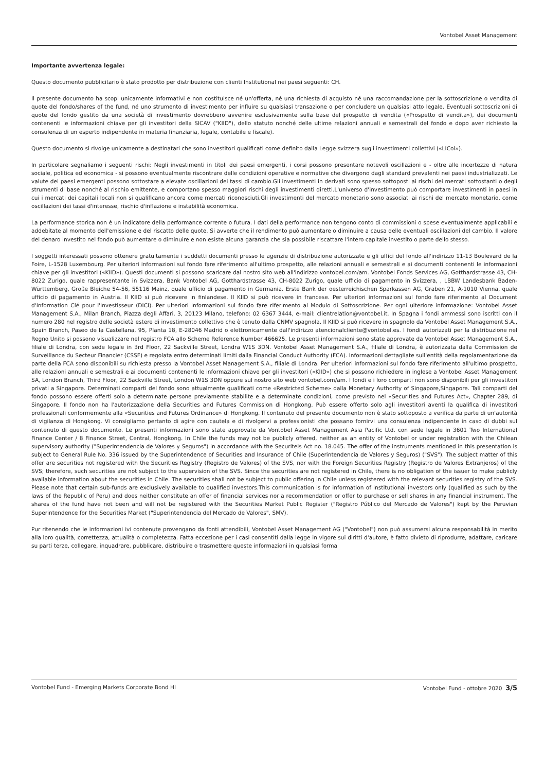Vontobel Asset Management
Importante avvertenza legale:
Questo documento pubblicitario è stato prodotto per distribuzione con clienti Institutional nei paesi seguenti: CH.
Il presente documento ha scopi unicamente informativi e non costituisce né un'offerta, né una richiesta di acquisto né una raccomandazione per la sottoscrizione o vendita di quote del fondo/shares of the fund, né uno strumento di investimento per influire su qualsiasi transazione o per concludere un qualsiasi atto legale. Eventuali sottoscrizioni di quote del fondo gestito da una società di investimento dovrebbero avvenire esclusivamente sulla base del prospetto di vendita («Prospetto di vendita»), dei documenti contenenti le informazioni chiave per gli investitori della SICAV ("KIID"), dello statuto nonché delle ultime relazioni annuali e semestrali del fondo e dopo aver richiesto la consulenza di un esperto indipendente in materia finanziaria, legale, contabile e fiscale).
Questo documento si rivolge unicamente a destinatari che sono investitori qualificati come definito dalla Legge svizzera sugli investimenti collettivi («LICol»).
In particolare segnaliamo i seguenti rischi: Negli investimenti in titoli dei paesi emergenti, i corsi possono presentare notevoli oscillazioni e - oltre alle incertezze di natura sociale, politica ed economica - si possono eventualmente riscontrare delle condizioni operative e normative che divergono dagli standard prevalenti nei paesi industrializzati. Le valute dei paesi emergenti possono sottostare a elevate oscillazioni dei tassi di cambio.Gli investimenti in derivati sono spesso sottoposti ai rischi dei mercati sottostanti o degli strumenti di base nonché al rischio emittente, e comportano spesso maggiori rischi degli investimenti diretti.L'universo d'investimento può comportare investimenti in paesi in cui i mercati dei capitali locali non si qualificano ancora come mercati riconosciuti.Gli investimenti del mercato monetario sono associati ai rischi del mercato monetario, come oscillazioni dei tassi d'interesse, rischio d'inflazione e instabilità economica.
La performance storica non è un indicatore della performance corrente o futura. I dati della performance non tengono conto di commissioni o spese eventualmente applicabili e addebitate al momento dell'emissione e del riscatto delle quote. Si avverte che il rendimento può aumentare o diminuire a causa delle eventuali oscillazioni del cambio. Il valore del denaro investito nel fondo può aumentare o diminuire e non esiste alcuna garanzia che sia possibile riscattare l'intero capitale investito o parte dello stesso.
I soggetti interessati possono ottenere gratuitamente i suddetti documenti presso le agenzie di distribuzione autorizzate e gli uffici del fondo all'indirizzo 11-13 Boulevard de la Foire, L-1528 Luxembourg. Per ulteriori informazioni sul fondo fare riferimento all'ultimo prospetto, alle relazioni annuali e semestrali e ai documenti contenenti le informazioni chiave per gli investitori («KIID»). Questi documenti si possono scaricare dal nostro sito web all'indirizzo vontobel.com/am. Vontobel Fonds Services AG, Gotthardstrasse 43, CH-8022 Zurigo, quale rappresentante in Svizzera, Bank Vontobel AG, Gotthardstrasse 43, CH-8022 Zurigo, quale ufficio di pagamento in Svizzera, , LBBW Landesbank Baden-Württemberg, Große Bleiche 54-56, 55116 Mainz, quale ufficio di pagamento in Germania. Erste Bank der oesterreichischen Sparkassen AG, Graben 21, A-1010 Vienna, quale ufficio di pagamento in Austria. Il KIID si può ricevere in finlandese. Il KIID si può ricevere in francese. Per ulteriori informazioni sul fondo fare riferimento al Document d'Information Clé pour l'Investisseur (DICI). Per ulteriori informazioni sul fondo fare riferimento al Modulo di Sottoscrizione. Per ogni ulteriore informazione: Vontobel Asset Management S.A., Milan Branch, Piazza degli Affari, 3, 20123 Milano, telefono: 02 6367 3444, e-mail: clientrelation@vontobel.it. In Spagna i fondi ammessi sono iscritti con il numero 280 nel registro delle società estere di investimento collettivo che è tenuto dalla CNMV spagnola. Il KIID si può ricevere in spagnolo da Vontobel Asset Management S.A., Spain Branch, Paseo de la Castellana, 95, Planta 18, E-28046 Madrid o elettronicamente dall'indirizzo atencionalcliente@vontobel.es. I fondi autorizzati per la distribuzione nel Regno Unito si possono visualizzare nel registro FCA allo Scheme Reference Number 466625. Le presenti informazioni sono state approvate da Vontobel Asset Management S.A., filiale di Londra, con sede legale in 3rd Floor, 22 Sackville Street, Londra W1S 3DN. Vontobel Asset Management S.A., filiale di Londra, è autorizzata dalla Commission de Surveillance du Secteur Financier (CSSF) e regolata entro determinati limiti dalla Financial Conduct Authority (FCA). Informazioni dettagliate sull'entità della regolamentazione da parte della FCA sono disponibili su richiesta presso la Vontobel Asset Management S.A., filiale di Londra. Per ulteriori informazioni sul fondo fare riferimento all'ultimo prospetto, alle relazioni annuali e semestrali e ai documenti contenenti le informazioni chiave per gli investitori («KIID») che si possono richiedere in inglese a Vontobel Asset Management SA, London Branch, Third Floor, 22 Sackville Street, London W1S 3DN oppure sul nostro sito web vontobel.com/am. I fondi e i loro comparti non sono disponibili per gli investitori privati a Singapore. Determinati comparti del fondo sono attualmente qualificati come «Restricted Scheme» dalla Monetary Authority of Singapore,Singapore. Tali comparti del fondo possono essere offerti solo a determinate persone previamente stabilite e a determinate condizioni, come previsto nel «Securities and Futures Act», Chapter 289, di Singapore. Il fondo non ha l'autorizzazione della Securities and Futures Commission di Hongkong. Può essere offerto solo agli investitori aventi la qualifica di investitori professionali conformemente alla «Securities and Futures Ordinance» di Hongkong. Il contenuto del presente documento non è stato sottoposto a verifica da parte di un'autorità di vigilanza di Hongkong. Vi consigliamo pertanto di agire con cautela e di rivolgervi a professionisti che possano fornirvi una consulenza indipendente in caso di dubbi sul contenuto di questo documento. Le presenti informazioni sono state approvate da Vontobel Asset Management Asia Pacific Ltd. con sede legale in 3601 Two International Finance Center / 8 Finance Street, Central, Hongkong. In Chile the funds may not be publicly offered, neither as an entity of Vontobel or under registration with the Chilean supervisory authority ("Superintendencia de Valores y Seguros") in accordance with the Securiteis Act no. 18.045. The offer of the instruments mentioned in this presentation is subject to General Rule No. 336 issued by the Superintendence of Securities and Insurance of Chile (Superintendencia de Valores y Seguros) ("SVS"). The subject matter of this offer are securities not registered with the Securities Registry (Registro de Valores) of the SVS, nor with the Foreign Securities Registry (Registro de Valores Extranjeros) of the SVS; therefore, such securities are not subject to the supervision of the SVS. Since the securities are not registered in Chile, there is no obligation of the issuer to make publicly available information about the securities in Chile. The securities shall not be subject to public offering in Chile unless registered with the relevant securities registry of the SVS. Please note that certain sub-funds are exclusively available to qualified investors.This communication is for information of institutional investors only (qualified as such by the laws of the Republic of Peru) and does neither constitute an offer of financial services nor a recommendation or offer to purchase or sell shares in any financial instrument. The shares of the fund have not been and will not be registered with the Securities Market Public Register ("Registro Público del Mercado de Valores") kept by the Peruvian Superintendence for the Securities Market ("Superintendencia del Mercado de Valores", SMV).
Pur ritenendo che le informazioni ivi contenute provengano da fonti attendibili, Vontobel Asset Management AG ("Vontobel") non può assumersi alcuna responsabilità in merito alla loro qualità, correttezza, attualità o completezza. Fatta eccezione per i casi consentiti dalla legge in vigore sui diritti d'autore, è fatto divieto di riprodurre, adattare, caricare su parti terze, collegare, inquadrare, pubblicare, distribuire o trasmettere queste informazioni in qualsiasi forma
Vontobel Fund - Emerging Markets Corporate Bond HI Vontobel Fund - ottobre 2020 3/5